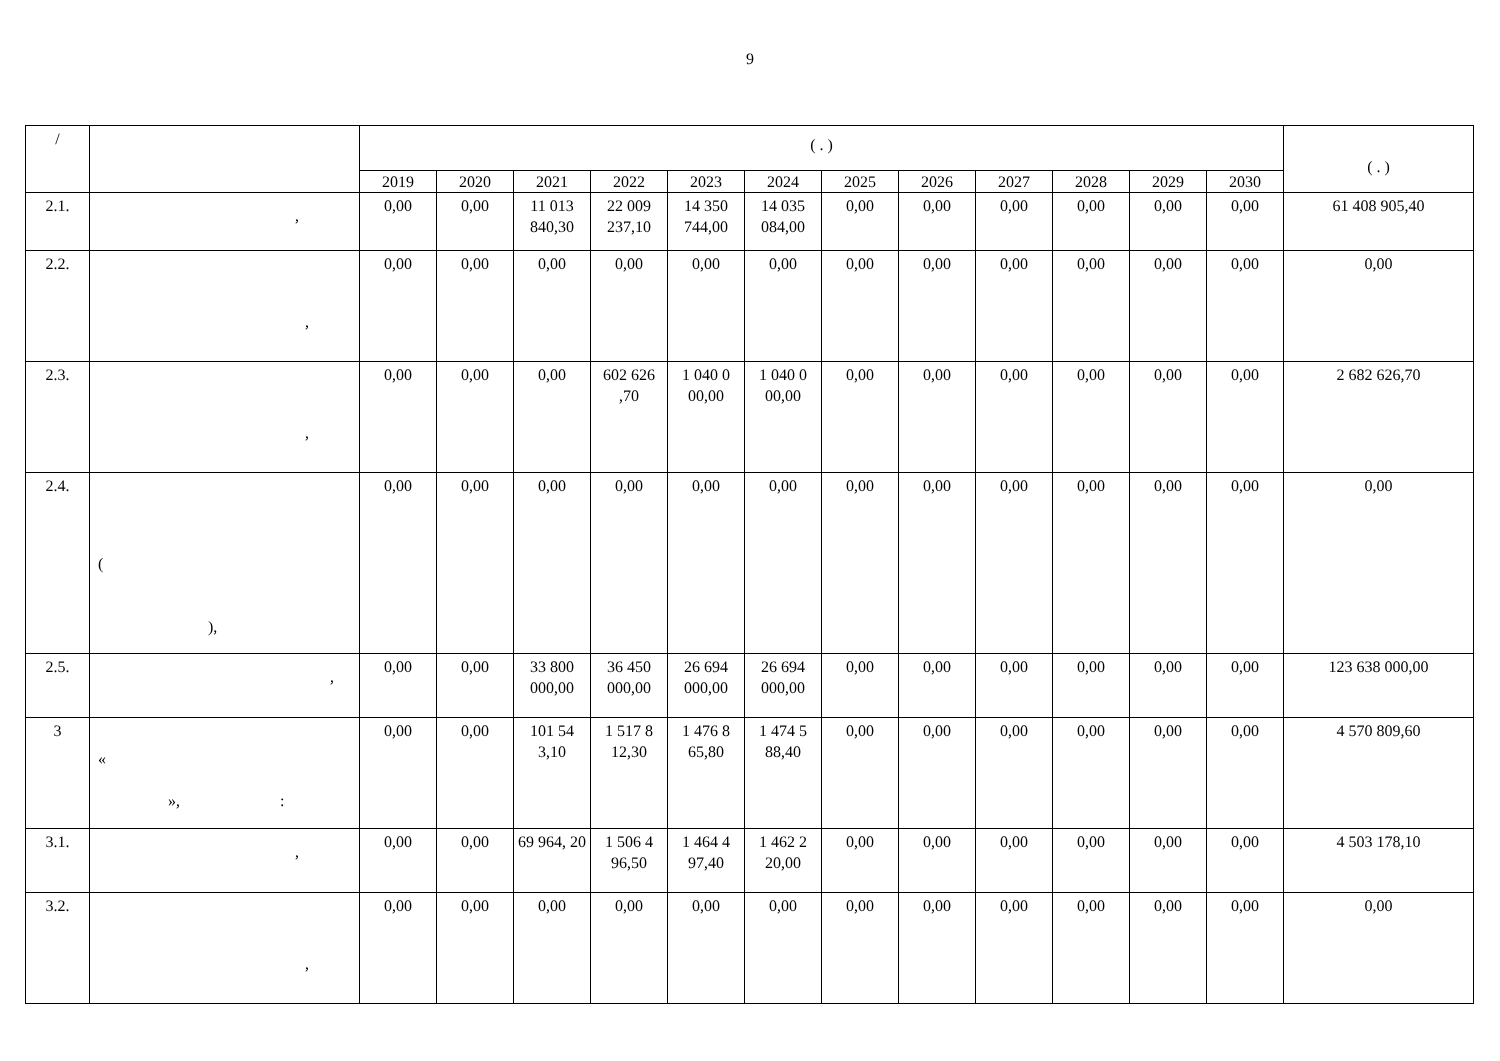9
| / | | ( . ) | | | | | | | | | | | | ( . ) |
| --- | --- | --- | --- | --- | --- | --- | --- | --- | --- | --- | --- | --- | --- | --- |
| | | 2019 | 2020 | 2021 | 2022 | 2023 | 2024 | 2025 | 2026 | 2027 | 2028 | 2029 | 2030 | |
| 2.1. | , | 0,00 | 0,00 | 11 013 840,30 | 22 009 237,10 | 14 350 744,00 | 14 035 084,00 | 0,00 | 0,00 | 0,00 | 0,00 | 0,00 | 0,00 | 61 408 905,40 |
| 2.2. | , | 0,00 | 0,00 | 0,00 | 0,00 | 0,00 | 0,00 | 0,00 | 0,00 | 0,00 | 0,00 | 0,00 | 0,00 | 0,00 |
| 2.3. | , | 0,00 | 0,00 | 0,00 | 602 626 ,70 | 1 040 0 00,00 | 1 040 0 00,00 | 0,00 | 0,00 | 0,00 | 0,00 | 0,00 | 0,00 | 2 682 626,70 |
| 2.4. | ( ), | 0,00 | 0,00 | 0,00 | 0,00 | 0,00 | 0,00 | 0,00 | 0,00 | 0,00 | 0,00 | 0,00 | 0,00 | 0,00 |
| 2.5. | , | 0,00 | 0,00 | 33 800 000,00 | 36 450 000,00 | 26 694 000,00 | 26 694 000,00 | 0,00 | 0,00 | 0,00 | 0,00 | 0,00 | 0,00 | 123 638 000,00 |
| 3 | « », : | 0,00 | 0,00 | 101 54 3,10 | 1 517 8 12,30 | 1 476 8 65,80 | 1 474 5 88,40 | 0,00 | 0,00 | 0,00 | 0,00 | 0,00 | 0,00 | 4 570 809,60 |
| 3.1. | , | 0,00 | 0,00 | 69 964, 20 | 1 506 4 96,50 | 1 464 4 97,40 | 1 462 2 20,00 | 0,00 | 0,00 | 0,00 | 0,00 | 0,00 | 0,00 | 4 503 178,10 |
| 3.2. | , | 0,00 | 0,00 | 0,00 | 0,00 | 0,00 | 0,00 | 0,00 | 0,00 | 0,00 | 0,00 | 0,00 | 0,00 | 0,00 |